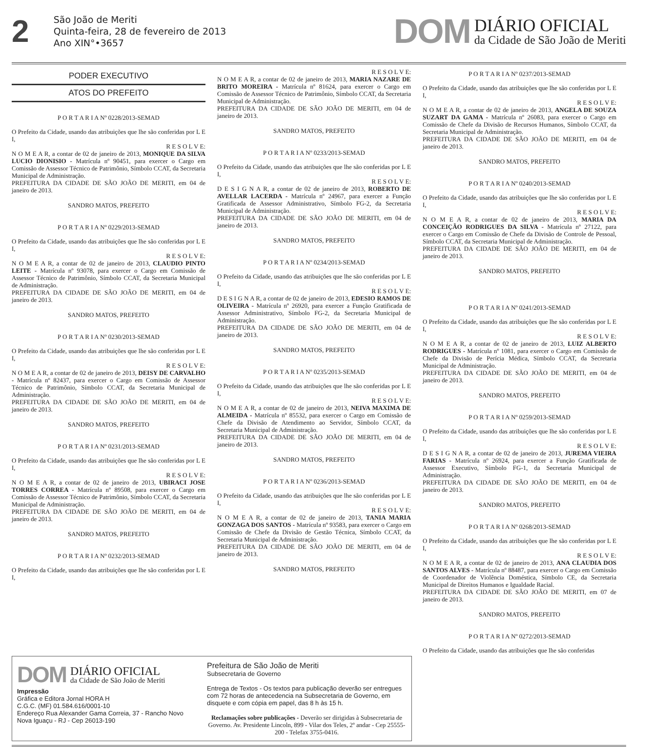2
São João de Meriti
Quinta-feira, 28 de fevereiro de 2013
Ano XIN°•3657
DOM
DIÁRIO OFICIAL
da Cidade de São João de Meriti
PODER EXECUTIVO
ATOS DO PREFEITO
P O R T A R I A Nº 0228/2013-SEMAD
O Prefeito da Cidade, usando das atribuições que lhe são conferidas por L E I,
R E S O L V E:
N O M E A R, a contar de 02 de janeiro de 2013, MONIQUE DA SILVA LUCIO DIONISIO - Matrícula nº 90451, para exercer o Cargo em Comissão de Assessor Técnico de Patrimônio, Símbolo CCAT, da Secretaria Municipal de Administração.
PREFEITURA DA CIDADE DE SÃO JOÃO DE MERITI, em 04 de janeiro de 2013.
SANDRO MATOS, PREFEITO
P O R T A R I A Nº 0229/2013-SEMAD
O Prefeito da Cidade, usando das atribuições que lhe são conferidas por L E I,
R E S O L V E:
N O M E A R, a contar de 02 de janeiro de 2013, CLAUDIO PINTO LEITE - Matrícula nº 93078, para exercer o Cargo em Comissão de Assessor Técnico de Patrimônio, Símbolo CCAT, da Secretaria Municipal de Administração.
PREFEITURA DA CIDADE DE SÃO JOÃO DE MERITI, em 04 de janeiro de 2013.
SANDRO MATOS, PREFEITO
P O R T A R I A Nº 0230/2013-SEMAD
O Prefeito da Cidade, usando das atribuições que lhe são conferidas por L E I,
R E S O L V E:
N O M E A R, a contar de 02 de janeiro de 2013, DEISY DE CARVALHO - Matrícula nº 82437, para exercer o Cargo em Comissão de Assessor Técnico de Patrimônio, Símbolo CCAT, da Secretaria Municipal de Administração.
PREFEITURA DA CIDADE DE SÃO JOÃO DE MERITI, em 04 de janeiro de 2013.
SANDRO MATOS, PREFEITO
P O R T A R I A Nº 0231/2013-SEMAD
O Prefeito da Cidade, usando das atribuições que lhe são conferidas por L E I,
R E S O L V E:
N O M E A R, a contar de 02 de janeiro de 2013, UBIRACI JOSE TORRES CORREA - Matrícula nº 89508, para exercer o Cargo em Comissão de Assessor Técnico de Patrimônio, Símbolo CCAT, da Secretaria Municipal de Administração.
PREFEITURA DA CIDADE DE SÃO JOÃO DE MERITI, em 04 de janeiro de 2013.
SANDRO MATOS, PREFEITO
P O R T A R I A Nº 0232/2013-SEMAD
O Prefeito da Cidade, usando das atribuições que lhe são conferidas por L E I,
R E S O L V E:
N O M E A R, a contar de 02 de janeiro de 2013, MARIA NAZARE DE BRITO MOREIRA - Matrícula nº 81624, para exercer o Cargo em Comissão de Assessor Técnico de Patrimônio, Símbolo CCAT, da Secretaria Municipal de Administração.
PREFEITURA DA CIDADE DE SÃO JOÃO DE MERITI, em 04 de janeiro de 2013.
SANDRO MATOS, PREFEITO
P O R T A R I A Nº 0233/2013-SEMAD
O Prefeito da Cidade, usando das atribuições que lhe são conferidas por L E I,
R E S O L V E:
D E S I G N A R, a contar de 02 de janeiro de 2013, ROBERTO DE AVELLAR LACERDA - Matrícula nº 24967, para exercer a Função Gratificada de Assessor Administrativo, Símbolo FG-2, da Secretaria Municipal de Administração.
PREFEITURA DA CIDADE DE SÃO JOÃO DE MERITI, em 04 de janeiro de 2013.
SANDRO MATOS, PREFEITO
P O R T A R I A Nº 0234/2013-SEMAD
O Prefeito da Cidade, usando das atribuições que lhe são conferidas por L E I,
R E S O L V E:
D E S I G N A R, a contar de 02 de janeiro de 2013, EDESIO RAMOS DE OLIVEIRA - Matrícula nº 26920, para exercer a Função Gratificada de Assessor Administrativo, Símbolo FG-2, da Secretaria Municipal de Administração.
PREFEITURA DA CIDADE DE SÃO JOÃO DE MERITI, em 04 de janeiro de 2013.
SANDRO MATOS, PREFEITO
P O R T A R I A Nº 0235/2013-SEMAD
O Prefeito da Cidade, usando das atribuições que lhe são conferidas por L E I,
R E S O L V E:
N O M E A R, a contar de 02 de janeiro de 2013, NEIVA MAXIMA DE ALMEIDA - Matrícula nº 85532, para exercer o Cargo em Comissão de Chefe da Divisão de Atendimento ao Servidor, Símbolo CCAT, da Secretaria Municipal de Administração.
PREFEITURA DA CIDADE DE SÃO JOÃO DE MERITI, em 04 de janeiro de 2013.
SANDRO MATOS, PREFEITO
P O R T A R I A Nº 0236/2013-SEMAD
O Prefeito da Cidade, usando das atribuições que lhe são conferidas por L E I,
R E S O L V E:
N O M E A R, a contar de 02 de janeiro de 2013, TANIA MARIA GONZAGA DOS SANTOS - Matrícula nº 93583, para exercer o Cargo em Comissão de Chefe da Divisão de Gestão Técnica, Símbolo CCAT, da Secretaria Municipal de Administração.
PREFEITURA DA CIDADE DE SÃO JOÃO DE MERITI, em 04 de janeiro de 2013.
SANDRO MATOS, PREFEITO
P O R T A R I A Nº 0237/2013-SEMAD
O Prefeito da Cidade, usando das atribuições que lhe são conferidas por L E I,
R E S O L V E:
N O M E A R, a contar de 02 de janeiro de 2013, ANGELA DE SOUZA SUZART DA GAMA - Matrícula nº 26083, para exercer o Cargo em Comissão de Chefe da Divisão de Recursos Humanos, Símbolo CCAT, da Secretaria Municipal de Administração.
PREFEITURA DA CIDADE DE SÃO JOÃO DE MERITI, em 04 de janeiro de 2013.
SANDRO MATOS, PREFEITO
P O R T A R I A Nº 0240/2013-SEMAD
O Prefeito da Cidade, usando das atribuições que lhe são conferidas por L E I,
R E S O L V E:
N O M E A R, a contar de 02 de janeiro de 2013, MARIA DA CONCEIÇÃO RODRIGUES DA SILVA - Matrícula nº 27122, para exercer o Cargo em Comissão de Chefe da Divisão de Controle de Pessoal, Símbolo CCAT, da Secretaria Municipal de Administração.
PREFEITURA DA CIDADE DE SÃO JOÃO DE MERITI, em 04 de janeiro de 2013.
SANDRO MATOS, PREFEITO
P O R T A R I A Nº 0241/2013-SEMAD
O Prefeito da Cidade, usando das atribuições que lhe são conferidas por L E I,
R E S O L V E:
N O M E A R, a contar de 02 de janeiro de 2013, LUIZ ALBERTO RODRIGUES - Matrícula nº 1081, para exercer o Cargo em Comissão de Chefe da Divisão de Perícia Médica, Símbolo CCAT, da Secretaria Municipal de Administração.
PREFEITURA DA CIDADE DE SÃO JOÃO DE MERITI, em 04 de janeiro de 2013.
SANDRO MATOS, PREFEITO
P O R T A R I A Nº 0259/2013-SEMAD
O Prefeito da Cidade, usando das atribuições que lhe são conferidas por L E I,
R E S O L V E:
D E S I G N A R, a contar de 02 de janeiro de 2013, JUREMA VIEIRA FARIAS - Matrícula nº 26924, para exercer a Função Gratificada de Assessor Executivo, Símbolo FG-1, da Secretaria Municipal de Administração.
PREFEITURA DA CIDADE DE SÃO JOÃO DE MERITI, em 04 de janeiro de 2013.
SANDRO MATOS, PREFEITO
P O R T A R I A Nº 0268/2013-SEMAD
O Prefeito da Cidade, usando das atribuições que lhe são conferidas por L E I,
R E S O L V E:
N O M E A R, a contar de 02 de janeiro de 2013, ANA CLAUDIA DOS SANTOS ALVES - Matrícula nº 88487, para exercer o Cargo em Comissão de Coordenador de Violência Doméstica, Símbolo CE, da Secretaria Municipal de Direitos Humanos e Igualdade Racial.
PREFEITURA DA CIDADE DE SÃO JOÃO DE MERITI, em 07 de janeiro de 2013.
SANDRO MATOS, PREFEITO
P O R T A R I A Nº 0272/2013-SEMAD
O Prefeito da Cidade, usando das atribuições que lhe são conferidas
DOM
DIÁRIO OFICIAL
da Cidade de São João de Meriti
Impressão
Gráfica e Editora Jornal HORA H
C.G.C. (MF) 01.584.616/0001-10
Endereço Rua Alexander Gama Correia, 37 - Rancho Novo
Nova Iguaçu - RJ - Cep 26013-190
Prefeitura de São João de Meriti
Subsecretaria de Governo
Entrega de Textos - Os textos para publicação deverão ser entregues com 72 horas de antecedencia na Subsecretaria de Governo, em disquete e com cópia em papel, das 8 h às 15 h.
Reclamações sobre publicações - Deverão ser dirigidas à Subsecretaria de Governo. Av. Presidente Lincoln, 899 - Vilar dos Teles, 2º andar - Cep 25555-200 - Telefax 3755-0416.